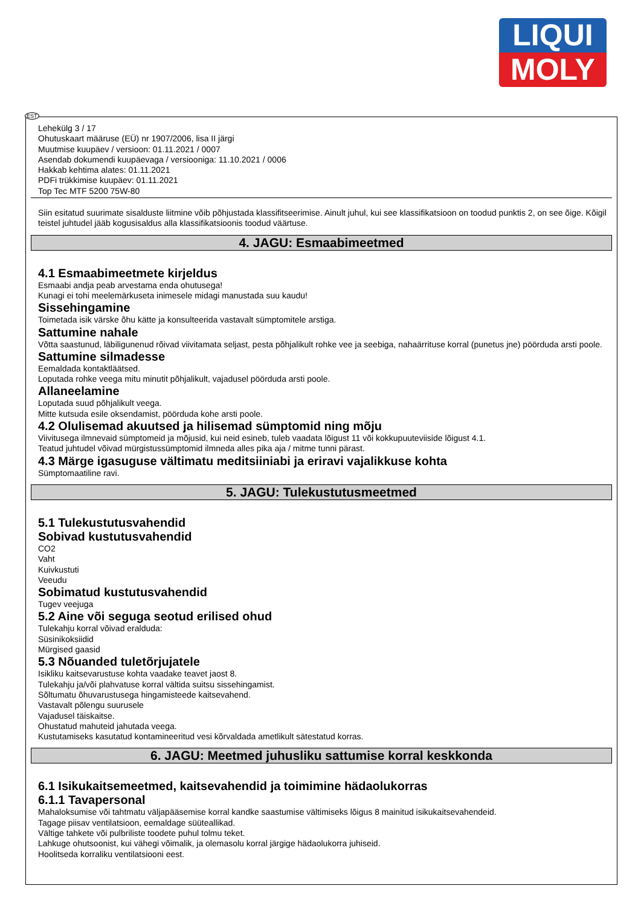LIQUI
MOLY
EST
Lehekülg 3 / 17
Ohutuskaart määruse (EÜ) nr 1907/2006, lisa II järgi
Muutmise kuupäev / versioon: 01.11.2021 / 0007
Asendab dokumendi kuupäevaga / versiooniga: 11.10.2021 / 0006
Hakkab kehtima alates: 01.11.2021
PDFi trükkimise kuupäev: 01.11.2021
Top Tec MTF 5200 75W-80
Siin esitatud suurimate sisalduste liitmine võib põhjustada klassifitseerimise. Ainult juhul, kui see klassifikatsioon on toodud punktis 2, on see õige. Kõigil teistel juhtudel jääb kogusisaldus alla klassifikatsioonis toodud väärtuse.
4. JAGU: Esmaabimeetmed
4.1 Esmaabimeetmete kirjeldus
Esmaabi andja peab arvestama enda ohutusega!
Kunagi ei tohi meelemärkuseta inimesele midagi manustada suu kaudu!
Sissehingamine
Toimetada isik värske õhu kätte ja konsulteerida vastavalt sümptomitele arstiga.
Sattumine nahale
Võtta saastunud, läbiligunenud rõivad viivitamata seljast, pesta põhjalikult rohke vee ja seebiga, nahaärrituse korral (punetus jne) pöörduda arsti poole.
Sattumine silmadesse
Eemaldada kontaktläätsed.
Loputada rohke veega mitu minutit põhjalikult, vajadusel pöörduda arsti poole.
Allaneelamine
Loputada suud põhjalikult veega.
Mitte kutsuda esile oksendamist, pöörduda kohe arsti poole.
4.2 Olulisemad akuutsed ja hilisemad sümptomid ning mõju
Viivitusega ilmnevaid sümptomeid ja mõjusid, kui neid esineb, tuleb vaadata lõigust 11 või kokkupuuteviiside lõigust 4.1.
Teatud juhtudel võivad mürgistussümptomid ilmneda alles pika aja / mitme tunni pärast.
4.3 Märge igasuguse vältimatu meditsiiniabi ja eriravi vajalikkuse kohta
Sümptomaatiline ravi.
5. JAGU: Tulekustutusmeetmed
5.1 Tulekustutusvahendid
Sobivad kustutusvahendid
CO2
Vaht
Kuivkustuti
Veeudu
Sobimatud kustutusvahendid
Tugev veejuga
5.2 Aine või seguga seotud erilised ohud
Tulekahju korral võivad eralduda:
Süsinikoksiidid
Mürgised gaasid
5.3 Nõuanded tuletõrjujatele
Isikliku kaitsevarustuse kohta vaadake teavet jaost 8.
Tulekahju ja/või plahvatuse korral vältida suitsu sissehingamist.
Sõltumatu õhuvarustusega hingamisteede kaitsevahend.
Vastavalt põlengu suurusele
Vajadusel täiskaitse.
Ohustatud mahuteid jahutada veega.
Kustutamiseks kasutatud kontamineeritud vesi kõrvaldada ametlikult sätestatud korras.
6. JAGU: Meetmed juhusliku sattumise korral keskkonda
6.1 Isikukaitsemeetmed, kaitsevahendid ja toimimine hädaolukorras
6.1.1 Tavapersonal
Mahaloksumise või tahtmatu väljapääsemise korral kandke saastumise vältimiseks lõigus 8 mainitud isikukaitsevahendeid.
Tagage piisav ventilatsioon, eemaldage süüteallikad.
Vältige tahkete või pulbriliste toodete puhul tolmu teket.
Lahkuge ohutsoonist, kui vähegi võimalik, ja olemasolu korral järgige hädaolukorra juhiseid.
Hoolitseda korraliku ventilatsiooni eest.